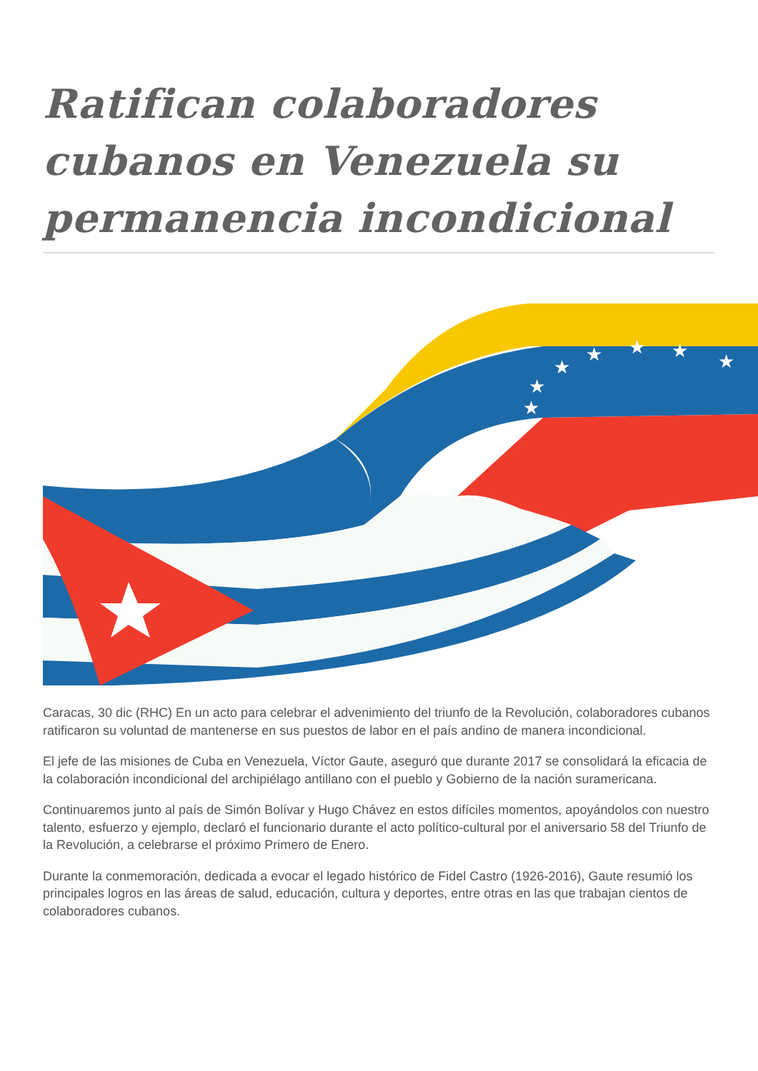Ratifican colaboradores cubanos en Venezuela su permanencia incondicional
★
★
★
★
★
★
★
Caracas, 30 dic (RHC) En un acto para celebrar el advenimiento del triunfo de la Revolución, colaboradores cubanos ratificaron su voluntad de mantenerse en sus puestos de labor en el país andino de manera incondicional.
El jefe de las misiones de Cuba en Venezuela, Víctor Gaute, aseguró que durante 2017 se consolidará la eficacia de la colaboración incondicional del archipiélago antillano con el pueblo y Gobierno de la nación suramericana.
Continuaremos junto al país de Simón Bolívar y Hugo Chávez en estos difíciles momentos, apoyándolos con nuestro talento, esfuerzo y ejemplo, declaró el funcionario durante el acto político-cultural por el aniversario 58 del Triunfo de la Revolución, a celebrarse el próximo Primero de Enero.
Durante la conmemoración, dedicada a evocar el legado histórico de Fidel Castro (1926-2016), Gaute resumió los principales logros en las áreas de salud, educación, cultura y deportes, entre otras en las que trabajan cientos de colaboradores cubanos.